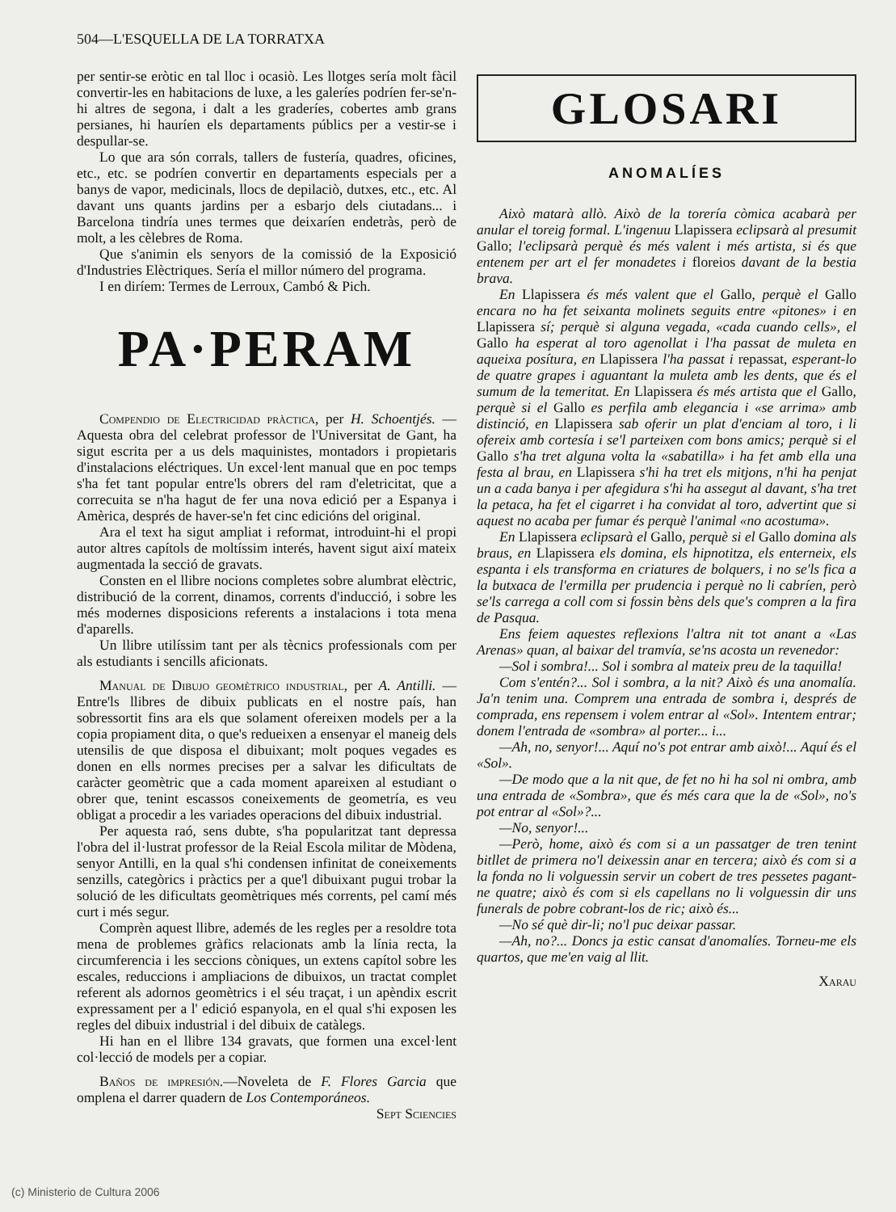504—L'ESQUELLA DE LA TORRATXA
per sentir-se eròtic en tal lloc i ocasiò. Les llotges sería molt fàcil convertir-les en habitacions de luxe, a les galeríes podríen fer-se'n-hi altres de segona, i dalt a les graderíes, cobertes amb grans persianes, hi hauríen els departaments públics per a vestir-se i despullar-se.
Lo que ara són corrals, tallers de fustería, quadres, oficines, etc., etc. se podríen convertir en departaments especials per a banys de vapor, medicinals, llocs de depilaciò, dutxes, etc., etc. Al davant uns quants jardins per a esbarjo dels ciutadans... i Barcelona tindría unes termes que deixaríen endetràs, però de molt, a les cèlebres de Roma.
Que s'animin els senyors de la comissió de la Exposició d'Industries Elèctriques. Sería el millor número del programa.
I en diríem: Termes de Lerroux, Cambó & Pich.
PA·PERAM
Compendio de Electricidad pràctica, per H. Schoentjés. —Aquesta obra del celebrat professor de l'Universitat de Gant, ha sigut escrita per a us dels maquinistes, montadors i propietaris d'instalacions eléctriques. Un excel·lent manual que en poc temps s'ha fet tant popular entre'ls obrers del ram d'eletricitat, que a correcuita se n'ha hagut de fer una nova edició per a Espanya i Amèrica, després de haver-se'n fet cinc edicións del original.
Ara el text ha sigut ampliat i reformat, introduint-hi el propi autor altres capítols de moltíssim interés, havent sigut així mateix augmentada la secció de gravats.
Consten en el llibre nocions completes sobre alumbrat elèctric, distribució de la corrent, dinamos, corrents d'inducció, i sobre les més modernes disposicions referents a instalacions i tota mena d'aparells.
Un llibre utilíssim tant per als tècnics professionals com per als estudiants i sencills aficionats.
Manual de Dibujo geomètrico industrial, per A. Antilli. —Entre'ls llibres de dibuix publicats en el nostre país, han sobressortit fins ara els que solament ofereixen models per a la copia propiament dita, o que's redueixen a ensenyar el maneig dels utensilis de que disposa el dibuixant; molt poques vegades es donen en ells normes precises per a salvar les dificultats de caràcter geomètric que a cada moment apareixen al estudiant o obrer que, tenint escassos coneixements de geometría, es veu obligat a procedir a les variades operacions del dibuix industrial.
Per aquesta raó, sens dubte, s'ha popularitzat tant depressa l'obra del il·lustrat professor de la Reial Escola militar de Mòdena, senyor Antilli, en la qual s'hi condensen infinitat de coneixements senzills, categòrics i pràctics per a que'l dibuixant pugui trobar la solució de les dificultats geomètriques més corrents, pel camí més curt i més segur.
Comprèn aquest llibre, ademés de les regles per a resoldre tota mena de problemes gràfics relacionats amb la línia recta, la circumferencia i les seccions còniques, un extens capítol sobre les escales, reduccions i ampliacions de dibuixos, un tractat complet referent als adornos geomètrics i el séu traçat, i un apèndix escrit expressament per a l' edició espanyola, en el qual s'hi exposen les regles del dibuix industrial i del dibuix de catàlegs.
Hi han en el llibre 134 gravats, que formen una excel·lent col·lecció de models per a copiar.
Baños de impresión.—Noveleta de F. Flores Garcia que omplena el darrer quadern de Los Contemporáneos.
Sept Sciencies
GLOSARI
ANOMALÍES
Això matarà allò. Això de la torería còmica acabarà per anular el toreig formal. L'ingenuu Llapissera eclipsarà al presumit Gallo; l'eclipsarà perquè és més valent i més artista, si és que entenem per art el fer monadetes i floreios davant de la bestia brava.
En Llapissera és més valent que el Gallo, perquè el Gallo encara no ha fet seixanta molinets seguits entre «pitones» i en Llapissera sí; perquè si alguna vegada, «cada cuando cells», el Gallo ha esperat al toro agenollat i l'ha passat de muleta en aqueixa posítura, en Llapissera l'ha passat i repassat, esperant-lo de quatre grapes i aguantant la muleta amb les dents, que és el sumum de la temeritat. En Llapissera és més artista que el Gallo, perquè si el Gallo es perfila amb elegancia i «se arrima» amb distinció, en Llapissera sab oferir un plat d'enciam al toro, i li ofereix amb cortesía i se'l parteixen com bons amics; perquè si el Gallo s'ha tret alguna volta la «sabatilla» i ha fet amb ella una festa al brau, en Llapissera s'hi ha tret els mitjons, n'hi ha penjat un a cada banya i per afegidura s'hi ha assegut al davant, s'ha tret la petaca, ha fet el cigarret i ha convidat al toro, advertint que si aquest no acaba per fumar és perquè l'animal «no acostuma».
En Llapissera eclipsarà el Gallo, perquè si el Gallo domina als braus, en Llapissera els domina, els hipnotitza, els enterneix, els espanta i els transforma en criatures de bolquers, i no se'ls fica a la butxaca de l'ermilla per prudencia i perquè no li cabríen, però se'ls carrega a coll com si fossin bèns dels que's compren a la fira de Pasqua.
Ens feiem aquestes reflexions l'altra nit tot anant a «Las Arenas» quan, al baixar del tramvía, se'ns acosta un revenedor:
—Sol i sombra!... Sol i sombra al mateix preu de la taquilla!
Com s'entén?... Sol i sombra, a la nit? Això és una anomalía. Ja'n tenim una. Comprem una entrada de sombra i, després de comprada, ens repensem i volem entrar al «Sol». Intentem entrar; donem l'entrada de «sombra» al porter... i...
—Ah, no, senyor!... Aquí no's pot entrar amb això!... Aquí és el «Sol».
—De modo que a la nit que, de fet no hi ha sol ni ombra, amb una entrada de «Sombra», que és més cara que la de «Sol», no's pot entrar al «Sol»?...
—No, senyor!...
—Però, home, això és com si a un passatger de tren tenint bitllet de primera no'l deixessin anar en tercera; això és com si a la fonda no li volguessin servir un cobert de tres pessetes pagant-ne quatre; això és com si els capellans no li volguessin dir uns funerals de pobre cobrant-los de ric; això és...
—No sé què dir-li; no'l puc deixar passar.
—Ah, no?... Doncs ja estic cansat d'anomalíes. Torneu-me els quartos, que me'en vaig al llit.
Xarau
(c) Ministerio de Cultura 2006